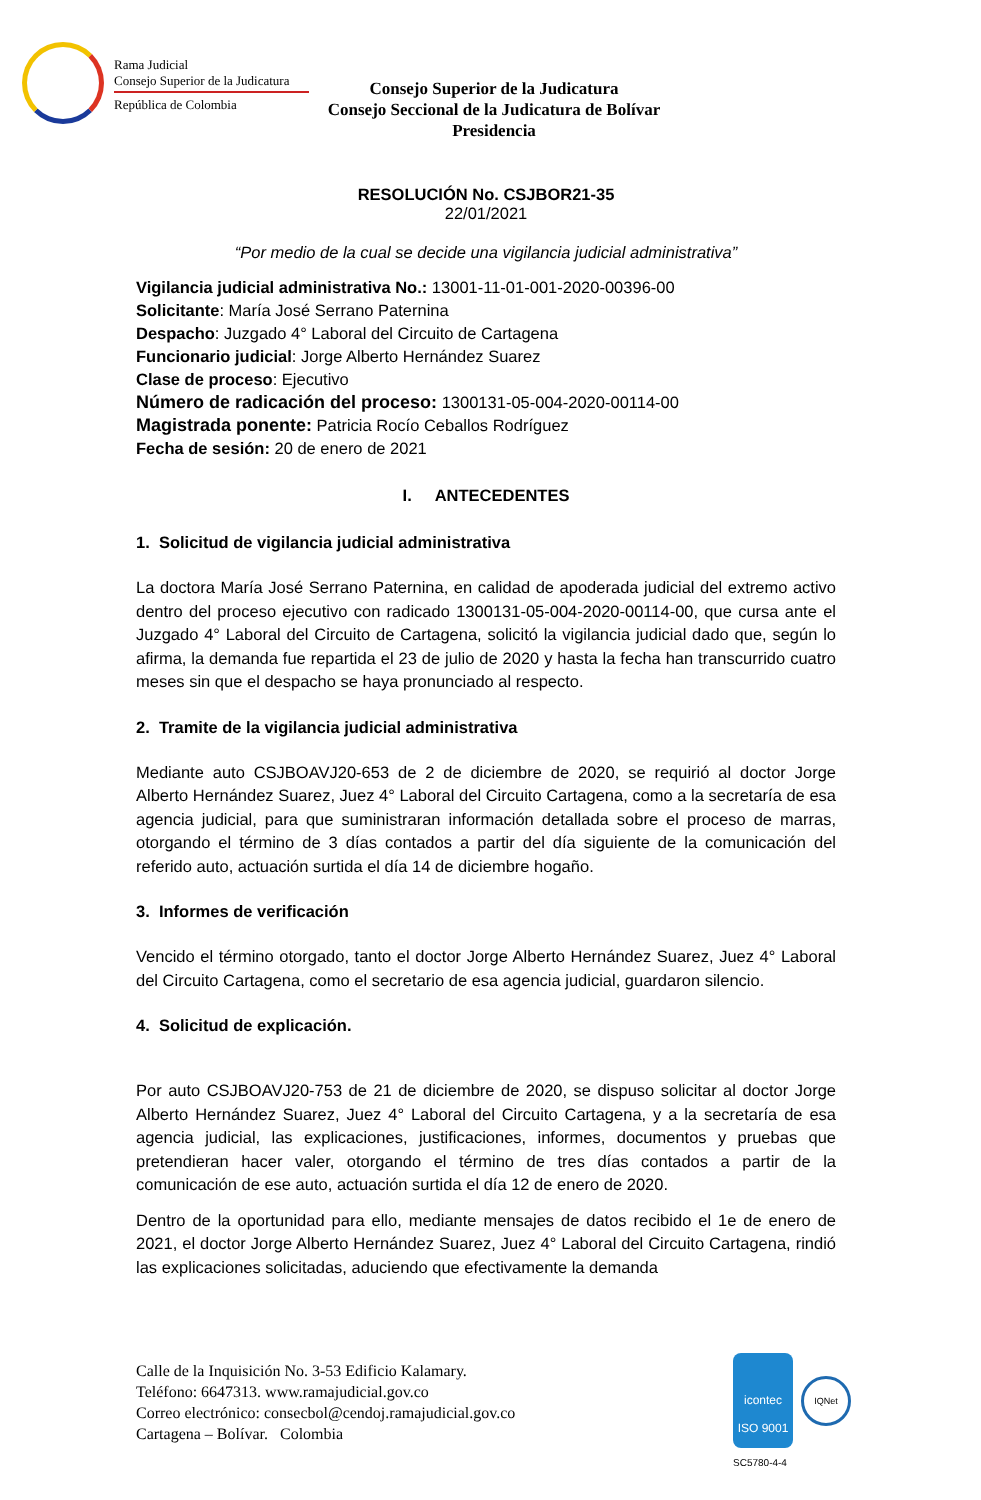Rama Judicial
Consejo Superior de la Judicatura
República de Colombia
Consejo Superior de la Judicatura
Consejo Seccional de la Judicatura de Bolívar
Presidencia
RESOLUCIÓN No. CSJBOR21-35
22/01/2021
“Por medio de la cual se decide una vigilancia judicial administrativa”
Vigilancia judicial administrativa No.: 13001-11-01-001-2020-00396-00
Solicitante: María José Serrano Paternina
Despacho: Juzgado 4° Laboral del Circuito de Cartagena
Funcionario judicial: Jorge Alberto Hernández Suarez
Clase de proceso: Ejecutivo
Número de radicación del proceso: 1300131-05-004-2020-00114-00
Magistrada ponente: Patricia Rocío Ceballos Rodríguez
Fecha de sesión: 20 de enero de 2021
I. ANTECEDENTES
1. Solicitud de vigilancia judicial administrativa
La doctora María José Serrano Paternina, en calidad de apoderada judicial del extremo activo dentro del proceso ejecutivo con radicado 1300131-05-004-2020-00114-00, que cursa ante el Juzgado 4° Laboral del Circuito de Cartagena, solicitó la vigilancia judicial dado que, según lo afirma, la demanda fue repartida el 23 de julio de 2020 y hasta la fecha han transcurrido cuatro meses sin que el despacho se haya pronunciado al respecto.
2. Tramite de la vigilancia judicial administrativa
Mediante auto CSJBOAVJ20-653 de 2 de diciembre de 2020, se requirió al doctor Jorge Alberto Hernández Suarez, Juez 4° Laboral del Circuito Cartagena, como a la secretaría de esa agencia judicial, para que suministraran información detallada sobre el proceso de marras, otorgando el término de 3 días contados a partir del día siguiente de la comunicación del referido auto, actuación surtida el día 14 de diciembre hogaño.
3. Informes de verificación
Vencido el término otorgado, tanto el doctor Jorge Alberto Hernández Suarez, Juez 4° Laboral del Circuito Cartagena, como el secretario de esa agencia judicial, guardaron silencio.
4. Solicitud de explicación.
Por auto CSJBOAVJ20-753 de 21 de diciembre de 2020, se dispuso solicitar al doctor Jorge Alberto Hernández Suarez, Juez 4° Laboral del Circuito Cartagena, y a la secretaría de esa agencia judicial, las explicaciones, justificaciones, informes, documentos y pruebas que pretendieran hacer valer, otorgando el término de tres días contados a partir de la comunicación de ese auto, actuación surtida el día 12 de enero de 2020.
Dentro de la oportunidad para ello, mediante mensajes de datos recibido el 1e de enero de 2021, el doctor Jorge Alberto Hernández Suarez, Juez 4° Laboral del Circuito Cartagena, rindió las explicaciones solicitadas, aduciendo que efectivamente la demanda
Calle de la Inquisición No. 3-53 Edificio Kalamary.
Teléfono: 6647313. www.ramajudicial.gov.co
Correo electrónico: consecbol@cendoj.ramajudicial.gov.co
Cartagena – Bolívar. Colombia
icontec
ISO 9001
IQNet
SC5780-4-4